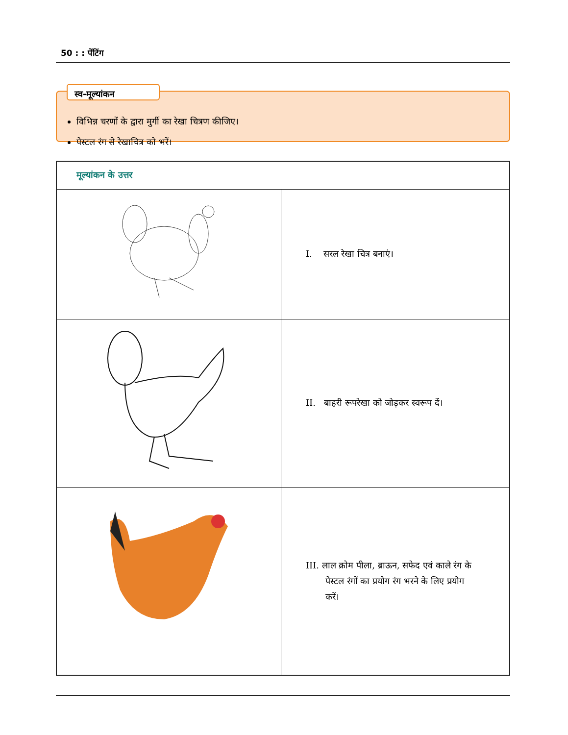50 : : पेंटिंग
स्व-मूल्यांकन
विभिन्न चरणों के द्वारा मुर्गी का रेखा चित्रण कीजिए।
पेस्टल रंग से रेखाचित्र को भरें।
| मूल्यांकन के उत्तर | |
| | I. सरल रेखा चित्र बनाएं। |
| | II. बाहरी रूपरेखा को जोड़कर स्वरूप दें। |
| | III. लाल क्रोम पीला, ब्राऊन, सफेद एवं काले रंग के पेस्टल रंगों का प्रयोग रंग भरने के लिए प्रयोग करें। |